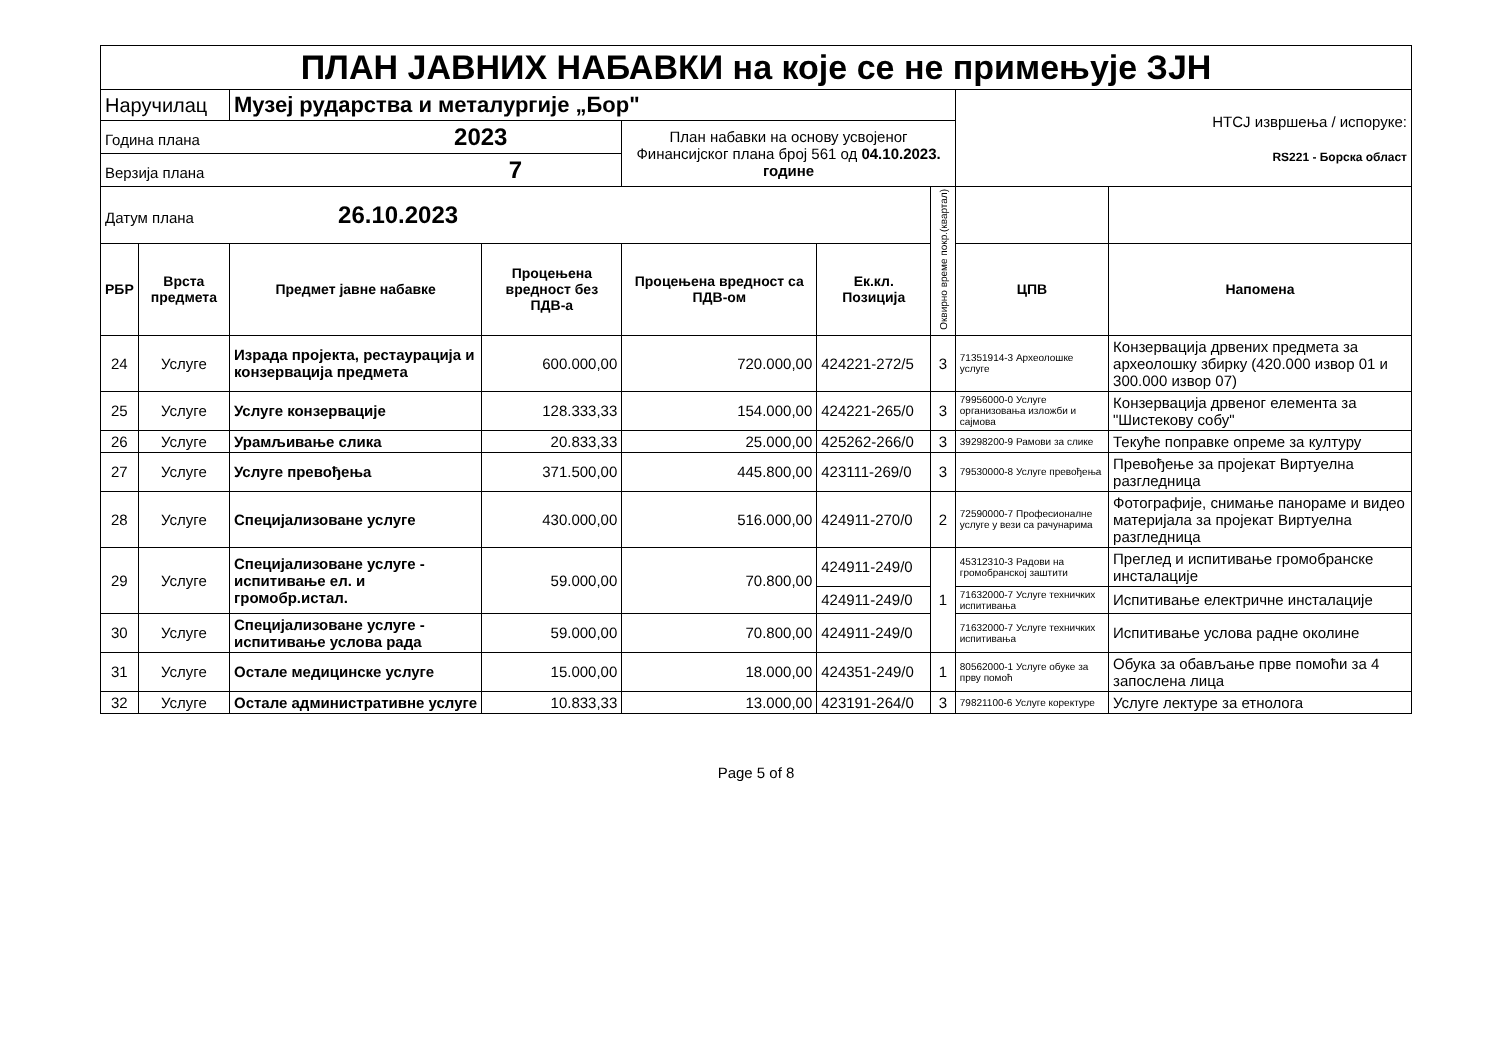| ПЛАН ЈАВНИХ НАБАВКИ на које се не примењује ЗЈН | | | | | | | | |
| Наручилац | | Музеј рударства и металургије „Бор" | | | | | НТСЈ извршења / испоруке: RS221 - Борска област | |
| Година плана 2023 | | | | План набавки на основу усвојеног Финансијског плана број 561 од 04.10.2023. године | | | | |
| Верзија плана 7 | | | | | | | | |
| Датум плана 26.10.2023 | | | | | | Оквирно време покр.(квартал) | | |
| РБР | Врста предмета | Предмет јавне набавке | Процењена вредност без ПДВ-а | Процењена вредност са ПДВ-ом | Ек.кл. Позиција | | ЦПВ | Напомена |
| 24 | Услуге | Израда пројекта, рестаурација и конзервација предмета | 600.000,00 | 720.000,00 | 424221-272/5 | 3 | 71351914-3 Археолошке услуге | Конзервација дрвених предмета за археолошку збирку (420.000 извор 01 и 300.000 извор 07) |
| 25 | Услуге | Услуге конзервације | 128.333,33 | 154.000,00 | 424221-265/0 | 3 | 79956000-0 Услуге организовања изложби и сајмова | Конзервација дрвеног елемента за "Шистекову собу" |
| 26 | Услуге | Урамљивање слика | 20.833,33 | 25.000,00 | 425262-266/0 | 3 | 39298200-9 Рамови за слике | Текуће поправке опреме за културу |
| 27 | Услуге | Услуге превођења | 371.500,00 | 445.800,00 | 423111-269/0 | 3 | 79530000-8 Услуге превођења | Превођење за пројекат Виртуелна разгледница |
| 28 | Услуге | Специјализоване услуге | 430.000,00 | 516.000,00 | 424911-270/0 | 2 | 72590000-7 Професионалне услуге у вези са рачунарима | Фотографије, снимање панораме и видео материјала за пројекат Виртуелна разгледница |
| 29 | Услуге | Специјализоване услуге - испитивање ел. и громобр.истал. | 59.000,00 | 70.800,00 | 424911-249/0 | 1 | 45312310-3 Радови на громобранској заштити | Преглед и испитивање громобранске инсталације |
| | | | | | 424911-249/0 | | 71632000-7 Услуге техничких испитивања | Испитивање електричне инсталације |
| 30 | Услуге | Специјализоване услуге - испитивање услова рада | 59.000,00 | 70.800,00 | 424911-249/0 | | 71632000-7 Услуге техничких испитивања | Испитивање услова радне околине |
| 31 | Услуге | Остале медицинске услуге | 15.000,00 | 18.000,00 | 424351-249/0 | 1 | 80562000-1 Услуге обуке за прву помоћ | Обука за обављање прве помоћи за 4 запослена лица |
| 32 | Услуге | Остале административне услуге | 10.833,33 | 13.000,00 | 423191-264/0 | 3 | 79821100-6 Услуге коректуре | Услуге лектуре за етнолога |
Page 5 of 8